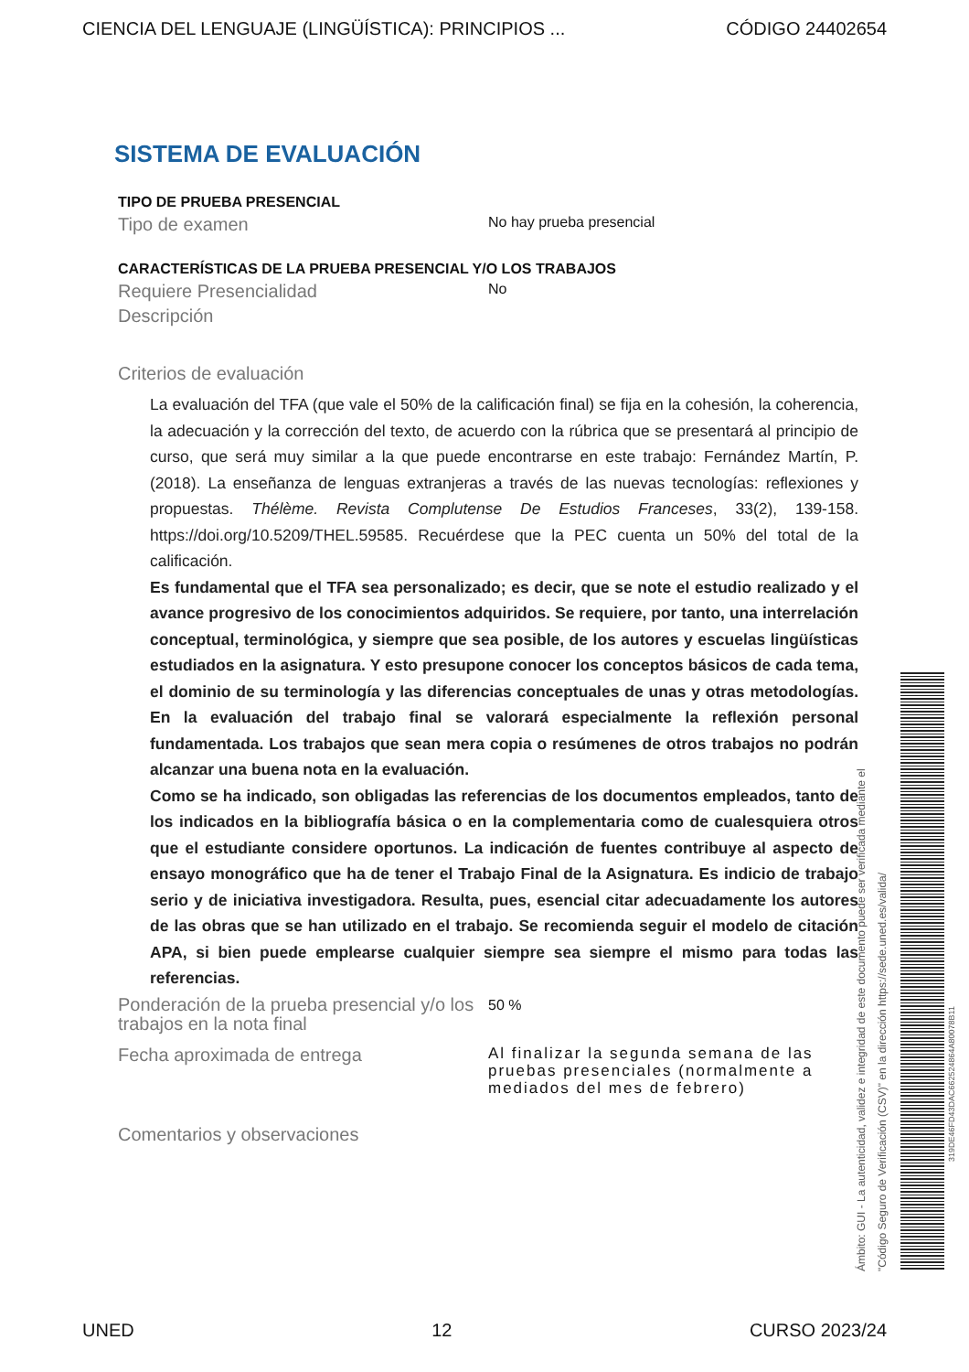CIENCIA DEL LENGUAJE (LINGÜÍSTICA): PRINCIPIOS ... CÓDIGO 24402654
SISTEMA DE EVALUACIÓN
TIPO DE PRUEBA PRESENCIAL
Tipo de examen
No hay prueba presencial
CARACTERÍSTICAS DE LA PRUEBA PRESENCIAL Y/O LOS TRABAJOS
Requiere Presencialidad
No
Descripción
Criterios de evaluación
La evaluación del TFA (que vale el 50% de la calificación final) se fija en la cohesión, la coherencia, la adecuación y la corrección del texto, de acuerdo con la rúbrica que se presentará al principio de curso, que será muy similar a la que puede encontrarse en este trabajo: Fernández Martín, P. (2018). La enseñanza de lenguas extranjeras a través de las nuevas tecnologías: reflexiones y propuestas. Thélème. Revista Complutense De Estudios Franceses, 33(2), 139-158. https://doi.org/10.5209/THEL.59585. Recuérdese que la PEC cuenta un 50% del total de la calificación.
Es fundamental que el TFA sea personalizado; es decir, que se note el estudio realizado y el avance progresivo de los conocimientos adquiridos. Se requiere, por tanto, una interrelación conceptual, terminológica, y siempre que sea posible, de los autores y escuelas lingüísticas estudiados en la asignatura. Y esto presupone conocer los conceptos básicos de cada tema, el dominio de su terminología y las diferencias conceptuales de unas y otras metodologías. En la evaluación del trabajo final se valorará especialmente la reflexión personal fundamentada. Los trabajos que sean mera copia o resúmenes de otros trabajos no podrán alcanzar una buena nota en la evaluación.
Como se ha indicado, son obligadas las referencias de los documentos empleados, tanto de los indicados en la bibliografía básica o en la complementaria como de cualesquiera otros que el estudiante considere oportunos. La indicación de fuentes contribuye al aspecto de ensayo monográfico que ha de tener el Trabajo Final de la Asignatura. Es indicio de trabajo serio y de iniciativa investigadora. Resulta, pues, esencial citar adecuadamente los autores de las obras que se han utilizado en el trabajo. Se recomienda seguir el modelo de citación APA, si bien puede emplearse cualquier siempre sea siempre el mismo para todas las referencias.
Ponderación de la prueba presencial y/o los trabajos en la nota final
50 %
Fecha aproximada de entrega
Al finalizar la segunda semana de las pruebas presenciales (normalmente a mediados del mes de febrero)
Comentarios y observaciones
Ámbito: GUI - La autenticidad, validez e integridad de este documento puede ser verificada mediante el
"Código Seguro de Verificación (CSV)" en la dirección https://sede.uned.es/valida/
319DE46FD43DAC662524864A80078B11
UNED 12 CURSO 2023/24